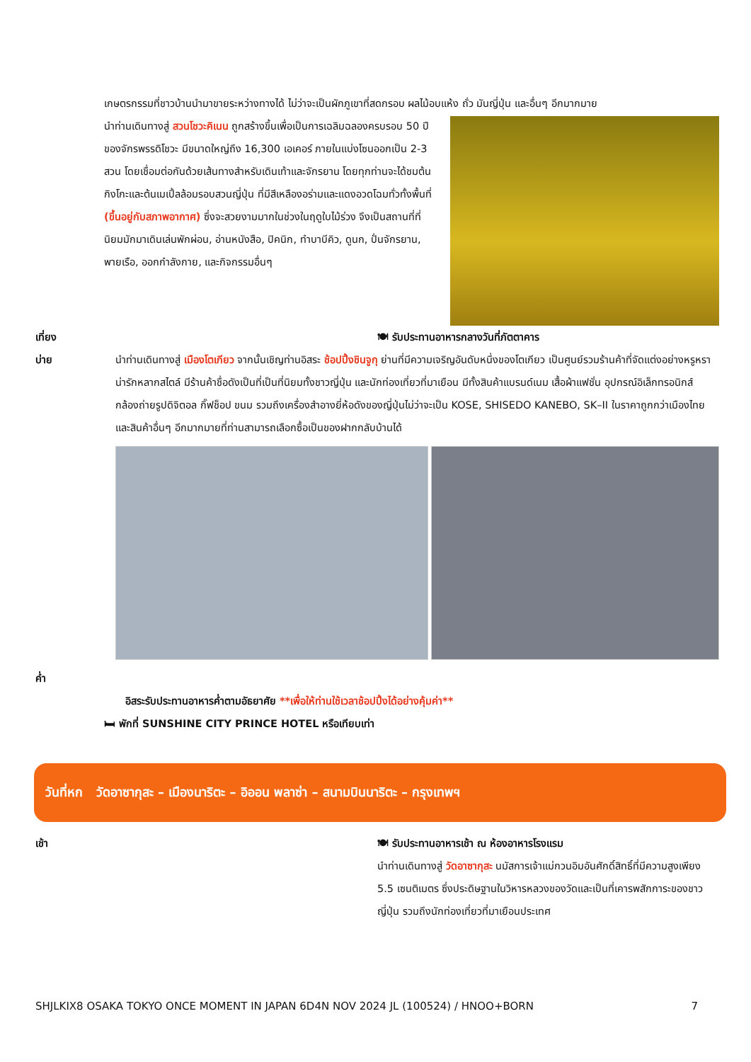เกษตรกรรมที่ชาวบ้านนำมาขายระหว่างทางได้ ไม่ว่าจะเป็นผักภูเขาที่สดกรอบ ผลไม้อบแห้ง ถั่ว มันญี่ปุ่น และอื่นๆ อีกมากมาย
นำท่านเดินทางสู่ สวนโชวะคิเนน ถูกสร้างขึ้นเพื่อเป็นการเฉลิมฉลองครบรอบ 50 ปี ของจักรพรรดิโชวะ มีขนาดใหญ่ถึง 16,300 เอเคอร์ ภายในแบ่งโซนออกเป็น 2-3 สวน โดยเชื่อมต่อกันด้วยเส้นทางสำหรับเดินเท้าและจักรยาน โดยทุกท่านจะได้ชมต้นกิงโกะและต้นเมเปิ้ลล้อมรอบสวนญี่ปุ่น ที่มีสีเหลืองอร่ามและแดงอวดโฉมทั่วทั้งพื้นที่ (ขึ้นอยู่กับสภาพอากาศ) ซึ่งจะสวยงามมากในช่วงในฤดูใบไม้ร่วง จึงเป็นสถานที่ที่นิยมมักมาเดินเล่นพักผ่อน, อ่านหนังสือ, ปิคนิก, ทำบาบีคิว, ดูนก, ปั่นจักรยาน, พายเรือ, ออกกำลังกาย, และกิจกรรมอื่นๆ
เที่ยง 🍽 รับประทานอาหารกลางวันที่ภัตตาคาร
บ่าย นำท่านเดินทางสู่ เมืองโตเกียว จากนั้นเชิญท่านอิสระ ช้อปปิ้งชินจูกุ ย่านที่มีความเจริญอันดับหนึ่งของโตเกียว เป็นศูนย์รวมร้านค้าที่จัดแต่งอย่างหรูหราน่ารักหลากสไตล์ มีร้านค้าชื่อดังเป็นที่เป็นที่นิยมทั้งชาวญี่ปุ่น และนักท่องเที่ยวที่มาเยือน มีทั้งสินค้าแบรนด์เนม เสื้อผ้าแฟชั่น อุปกรณ์อิเล็กทรอนิกส์ กล้องถ่ายรูปดิจิตอล กิ๊ฟช็อป ขนม รวมถึงเครื่องสำอางยี่ห้อดังของญี่ปุ่นไม่ว่าจะเป็น KOSE, SHISEDO KANEBO, SK–II ในราคาถูกกว่าเมืองไทยและสินค้าอื่นๆ อีกมากมายที่ท่านสามารถเลือกซื้อเป็นของฝากกลับบ้านได้
ค่ำ
อิสระรับประทานอาหารค่ำตามอัธยาศัย **เพื่อให้ท่านใช้เวลาช้อปปิ้งได้อย่างคุ้มค่า**
🛏 พักที่ SUNSHINE CITY PRINCE HOTEL หรือเทียบเท่า
วันที่หก วัดอาซากุสะ – เมืองนาริตะ – อิออน พลาซ่า – สนามบินนาริตะ – กรุงเทพฯ
เช้า 🍽 รับประทานอาหารเช้า ณ ห้องอาหารโรงแรม
นำท่านเดินทางสู่ วัดอาซากุสะ นมัสการเจ้าแม่กวนอิมอันศักดิ์สิทธิ์ที่มีความสูงเพียง 5.5 เซนติเมตร ซึ่งประดิษฐานในวิหารหลวงของวัดและเป็นที่เคารพสักการะของชาวญี่ปุ่น รวมถึงนักท่องเที่ยวที่มาเยือนประเทศ
SHJLKIX8 OSAKA TOKYO ONCE MOMENT IN JAPAN 6D4N NOV 2024 JL (100524) / HNOO+BORN 7